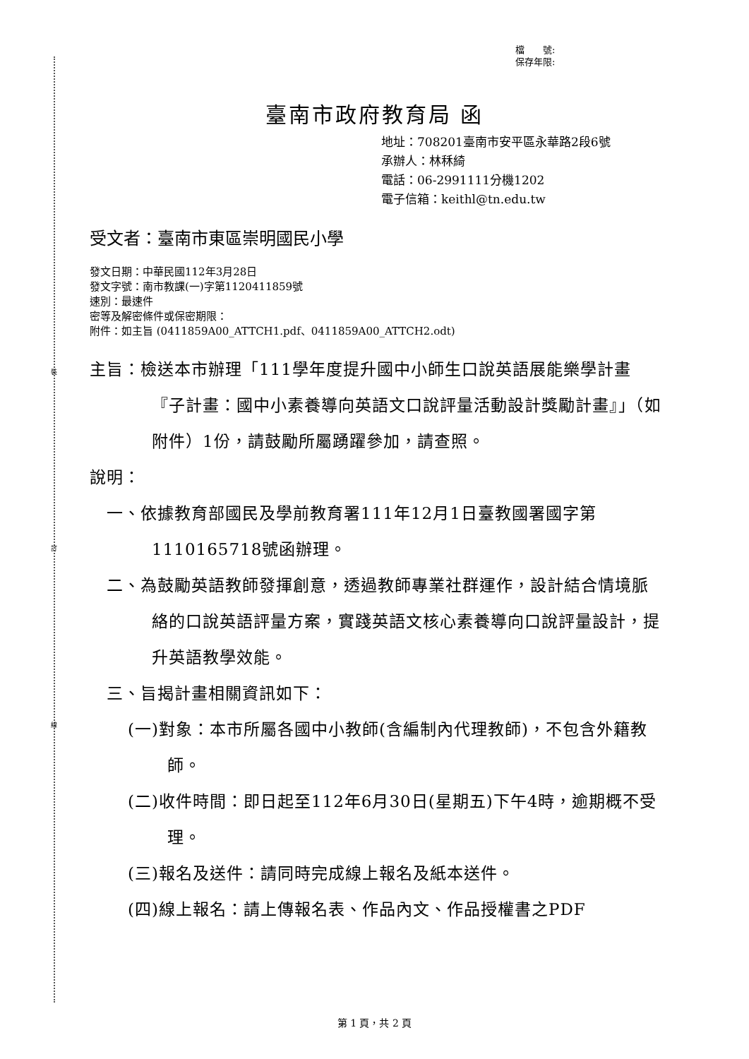裝
訂
線
檔　　號:
保存年限:
臺南市政府教育局 函
地址：708201臺南市安平區永華路2段6號
承辦人：林秝綺
電話：06-2991111分機1202
電子信箱：keithl@tn.edu.tw
受文者：臺南市東區崇明國民小學
發文日期：中華民國112年3月28日
發文字號：南市教課(一)字第1120411859號
速別：最速件
密等及解密條件或保密期限：
附件：如主旨 (0411859A00_ATTCH1.pdf、0411859A00_ATTCH2.odt)
主旨：檢送本市辦理「111學年度提升國中小師生口說英語展能樂學計畫『子計畫：國中小素養導向英語文口說評量活動設計獎勵計畫』」（如附件）1份，請鼓勵所屬踴躍參加，請查照。
說明：
一、依據教育部國民及學前教育署111年12月1日臺教國署國字第1110165718號函辦理。
二、為鼓勵英語教師發揮創意，透過教師專業社群運作，設計結合情境脈絡的口說英語評量方案，實踐英語文核心素養導向口說評量設計，提升英語教學效能。
三、旨揭計畫相關資訊如下：
(一)對象：本市所屬各國中小教師(含編制內代理教師)，不包含外籍教師。
(二)收件時間：即日起至112年6月30日(星期五)下午4時，逾期概不受理。
(三)報名及送件：請同時完成線上報名及紙本送件。
(四)線上報名：請上傳報名表、作品內文、作品授權書之PDF
第 1 頁，共 2 頁